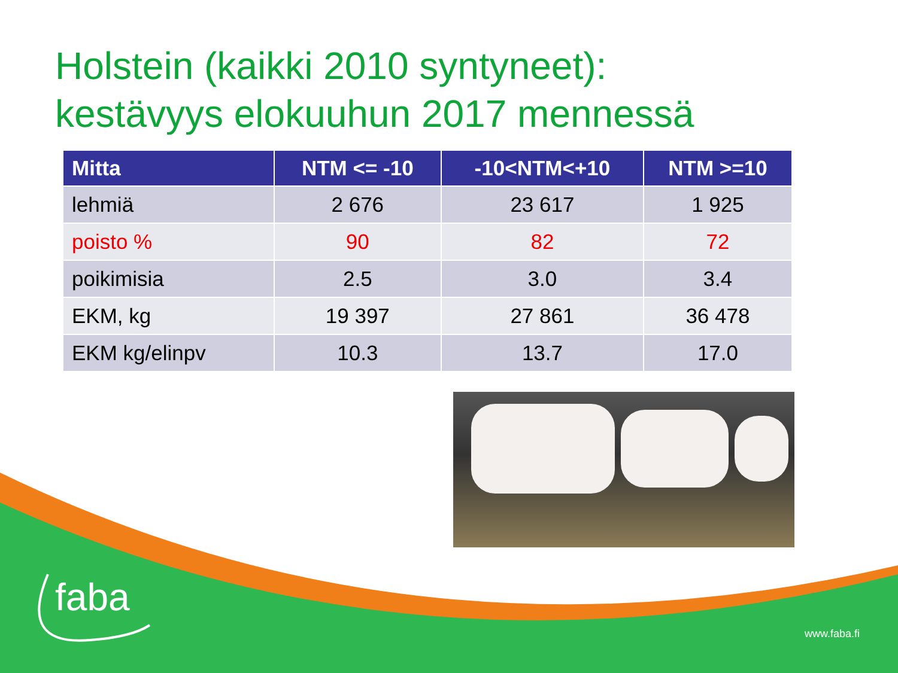Holstein (kaikki 2010 syntyneet):
kestävyys elokuuhun 2017 mennessä
| Mitta | NTM <= -10 | -10<NTM<+10 | NTM >=10 |
| --- | --- | --- | --- |
| lehmiä | 2 676 | 23 617 | 1 925 |
| poisto % | 90 | 82 | 72 |
| poikimisia | 2.5 | 3.0 | 3.4 |
| EKM, kg | 19 397 | 27 861 | 36 478 |
| EKM kg/elinpv | 10.3 | 13.7 | 17.0 |
faba
www.faba.fi